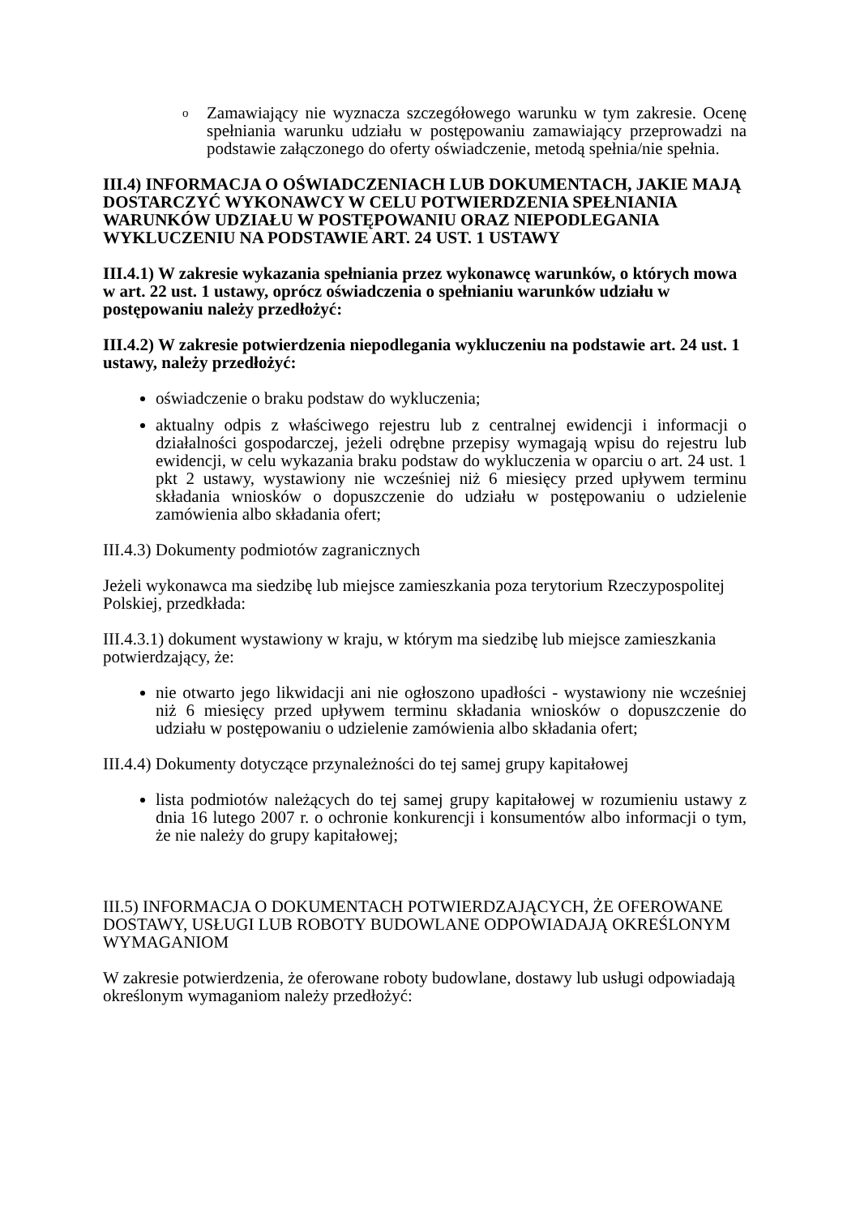o Zamawiający nie wyznacza szczegółowego warunku w tym zakresie. Ocenę spełniania warunku udziału w postępowaniu zamawiający przeprowadzi na podstawie załączonego do oferty oświadczenie, metodą spełnia/nie spełnia.
III.4) INFORMACJA O OŚWIADCZENIACH LUB DOKUMENTACH, JAKIE MAJĄ DOSTARCZYĆ WYKONAWCY W CELU POTWIERDZENIA SPEŁNIANIA WARUNKÓW UDZIAŁU W POSTĘPOWANIU ORAZ NIEPODLEGANIA WYKLUCZENIU NA PODSTAWIE ART. 24 UST. 1 USTAWY
III.4.1) W zakresie wykazania spełniania przez wykonawcę warunków, o których mowa w art. 22 ust. 1 ustawy, oprócz oświadczenia o spełnianiu warunków udziału w postępowaniu należy przedłożyć:
III.4.2) W zakresie potwierdzenia niepodlegania wykluczeniu na podstawie art. 24 ust. 1 ustawy, należy przedłożyć:
oświadczenie o braku podstaw do wykluczenia;
aktualny odpis z właściwego rejestru lub z centralnej ewidencji i informacji o działalności gospodarczej, jeżeli odrębne przepisy wymagają wpisu do rejestru lub ewidencji, w celu wykazania braku podstaw do wykluczenia w oparciu o art. 24 ust. 1 pkt 2 ustawy, wystawiony nie wcześniej niż 6 miesięcy przed upływem terminu składania wniosków o dopuszczenie do udziału w postępowaniu o udzielenie zamówienia albo składania ofert;
III.4.3) Dokumenty podmiotów zagranicznych
Jeżeli wykonawca ma siedzibę lub miejsce zamieszkania poza terytorium Rzeczypospolitej Polskiej, przedkłada:
III.4.3.1) dokument wystawiony w kraju, w którym ma siedzibę lub miejsce zamieszkania potwierdzający, że:
nie otwarto jego likwidacji ani nie ogłoszono upadłości - wystawiony nie wcześniej niż 6 miesięcy przed upływem terminu składania wniosków o dopuszczenie do udziału w postępowaniu o udzielenie zamówienia albo składania ofert;
III.4.4) Dokumenty dotyczące przynależności do tej samej grupy kapitałowej
lista podmiotów należących do tej samej grupy kapitałowej w rozumieniu ustawy z dnia 16 lutego 2007 r. o ochronie konkurencji i konsumentów albo informacji o tym, że nie należy do grupy kapitałowej;
III.5) INFORMACJA O DOKUMENTACH POTWIERDZAJĄCYCH, ŻE OFEROWANE DOSTAWY, USŁUGI LUB ROBOTY BUDOWLANE ODPOWIADAJĄ OKREŚLONYM WYMAGANIOM
W zakresie potwierdzenia, że oferowane roboty budowlane, dostawy lub usługi odpowiadają określonym wymaganiom należy przedłożyć: